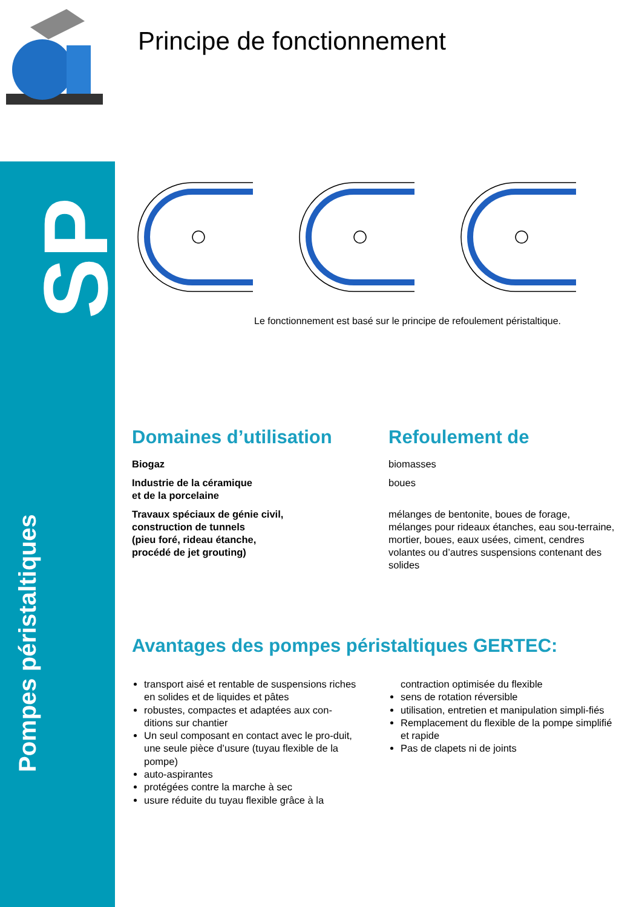SP
Pompes péristaltiques
Principe de fonctionnement
Le fonctionnement est basé sur le principe de refoulement péristaltique.
Domaines d’utilisation
Biogaz
Industrie de la céramique
et de la porcelaine
Travaux spéciaux de génie civil,
construction de tunnels
(pieu foré, rideau étanche,
procédé de jet grouting)
Refoulement de
biomasses
boues
mélanges de bentonite, boues de forage, mélanges pour rideaux étanches, eau sou-terraine, mortier, boues, eaux usées, ciment, cendres volantes ou d’autres suspensions contenant des solides
Avantages des pompes péristaltiques GERTEC:
transport aisé et rentable de suspensions riches en solides et de liquides et pâtes
robustes, compactes et adaptées aux con-ditions sur chantier
Un seul composant en contact avec le pro-duit, une seule pièce d’usure (tuyau flexible de la pompe)
auto-aspirantes
protégées contre la marche à sec
usure réduite du tuyau flexible grâce à la
contraction optimisée du flexible
sens de rotation réversible
utilisation, entretien et manipulation simpli-fiés
Remplacement du flexible de la pompe simplifié et rapide
Pas de clapets ni de joints